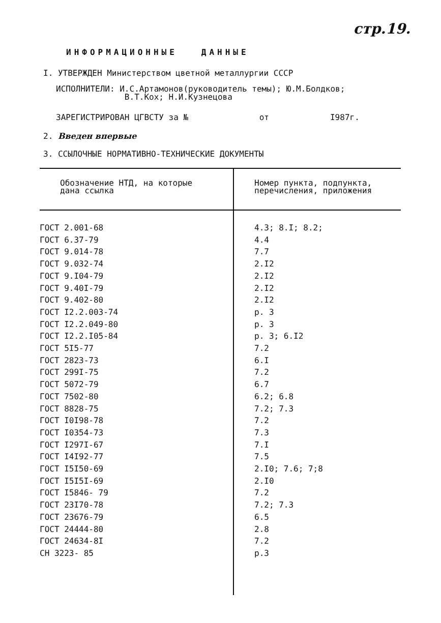стр.19.
ИНФОРМАЦИОННЫЕ ДАННЫЕ
I. УТВЕРЖДЕН Министерством цветной металлургии СССР
ИСПОЛНИТЕЛИ: И.С.Артамонов(руководитель темы); Ю.М.Болдков;
В.Т.Кох; Н.И.Кузнецова
ЗАРЕГИСТРИРОВАН ЦГВСТУ за № от I987г.
2. Введен впервые
3. ССЫЛОЧНЫЕ НОРМАТИВНО-ТЕХНИЧЕСКИЕ ДОКУМЕНТЫ
| Обозначение НТД, на которые дана ссылка | Номер пункта, подпункта, перечисления, приложения |
| --- | --- |
| ГОСТ 2.001-68 | 4.3; 8.I; 8.2; |
| ГОСТ 6.37-79 | 4.4 |
| ГОСТ 9.014-78 | 7.7 |
| ГОСТ 9.032-74 | 2.I2 |
| ГОСТ 9.I04-79 | 2.I2 |
| ГОСТ 9.40I-79 | 2.I2 |
| ГОСТ 9.402-80 | 2.I2 |
| ГОСТ I2.2.003-74 | р. 3 |
| ГОСТ I2.2.049-80 | р. 3 |
| ГОСТ I2.2.I05-84 | р. 3; 6.I2 |
| ГОСТ 5I5-77 | 7.2 |
| ГОСТ 2823-73 | 6.I |
| ГОСТ 299I-75 | 7.2 |
| ГОСТ 5072-79 | 6.7 |
| ГОСТ 7502-80 | 6.2; 6.8 |
| ГОСТ 8828-75 | 7.2; 7.3 |
| ГОСТ I0I98-78 | 7.2 |
| ГОСТ I0354-73 | 7.3 |
| ГОСТ I297I-67 | 7.I |
| ГОСТ I4I92-77 | 7.5 |
| ГОСТ I5I50-69 | 2.I0; 7.6; 7;8 |
| ГОСТ I5I5I-69 | 2.I0 |
| ГОСТ I5846- 79 | 7.2 |
| ГОСТ 23I70-78 | 7.2; 7.3 |
| ГОСТ 23676-79 | 6.5 |
| ГОСТ 24444-80 | 2.8 |
| ГОСТ 24634-8I | 7.2 |
| СН 3223- 85 | р.3 |